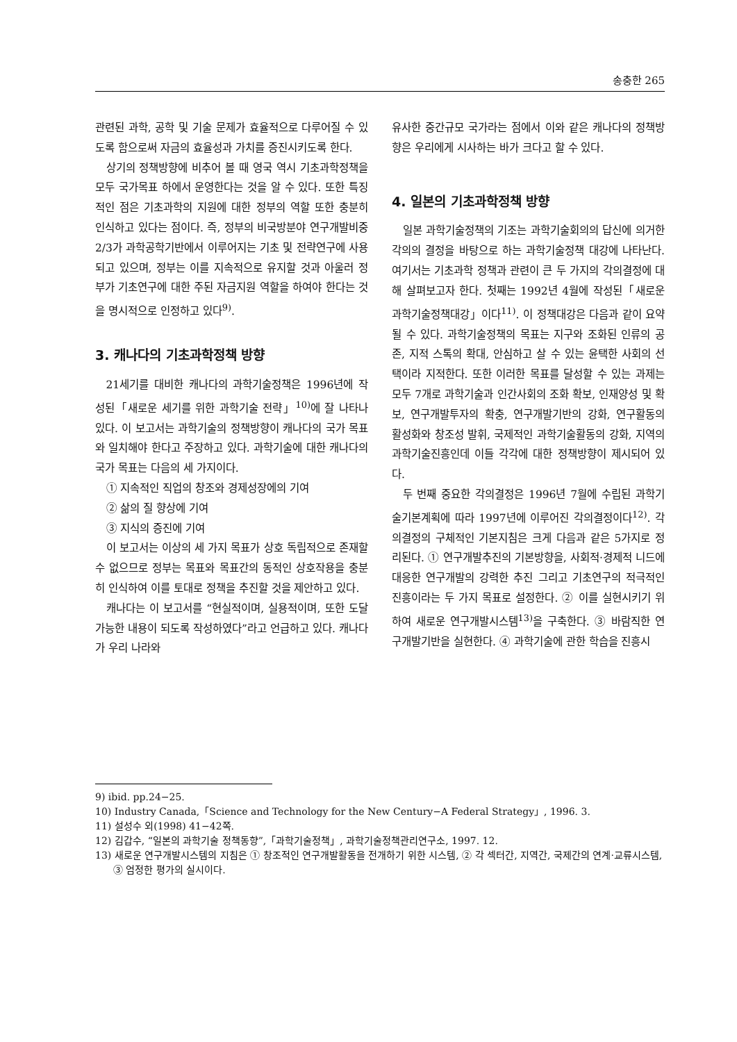송충한 265
관련된 과학, 공학 및 기술 문제가 효율적으로 다루어질 수 있도록 함으로써 자금의 효율성과 가치를 증진시키도록 한다.
상기의 정책방향에 비추어 볼 때 영국 역시 기초과학정책을 모두 국가목표 하에서 운영한다는 것을 알 수 있다. 또한 특징적인 점은 기초과학의 지원에 대한 정부의 역할 또한 충분히 인식하고 있다는 점이다. 즉, 정부의 비국방분야 연구개발비중 2/3가 과학공학기반에서 이루어지는 기초 및 전략연구에 사용되고 있으며, 정부는 이를 지속적으로 유지할 것과 아울러 정부가 기초연구에 대한 주된 자금지원 역할을 하여야 한다는 것을 명시적으로 인정하고 있다<sup>9)</sup>.
3. 캐나다의 기초과학정책 방향
21세기를 대비한 캐나다의 과학기술정책은 1996년에 작성된「새로운 세기를 위한 과학기술 전략」<sup>10)</sup>에 잘 나타나 있다. 이 보고서는 과학기술의 정책방향이 캐나다의 국가 목표와 일치해야 한다고 주장하고 있다. 과학기술에 대한 캐나다의 국가 목표는 다음의 세 가지이다.
① 지속적인 직업의 창조와 경제성장에의 기여
② 삶의 질 향상에 기여
③ 지식의 증진에 기여
이 보고서는 이상의 세 가지 목표가 상호 독립적으로 존재할 수 없으므로 정부는 목표와 목표간의 동적인 상호작용을 충분히 인식하여 이를 토대로 정책을 추진할 것을 제안하고 있다.
캐나다는 이 보고서를 “현실적이며, 실용적이며, 또한 도달 가능한 내용이 되도록 작성하였다”라고 언급하고 있다. 캐나다가 우리 나라와
유사한 중간규모 국가라는 점에서 이와 같은 캐나다의 정책방향은 우리에게 시사하는 바가 크다고 할 수 있다.
4. 일본의 기초과학정책 방향
일본 과학기술정책의 기조는 과학기술회의의 답신에 의거한 각의의 결정을 바탕으로 하는 과학기술정책 대강에 나타난다. 여기서는 기초과학 정책과 관련이 큰 두 가지의 각의결정에 대해 살펴보고자 한다. 첫째는 1992년 4월에 작성된「새로운 과학기술정책대강」이다<sup>11)</sup>. 이 정책대강은 다음과 같이 요약될 수 있다. 과학기술정책의 목표는 지구와 조화된 인류의 공존, 지적 스톡의 확대, 안심하고 살 수 있는 윤택한 사회의 선택이라 지적한다. 또한 이러한 목표를 달성할 수 있는 과제는 모두 7개로 과학기술과 인간사회의 조화 확보, 인재양성 및 확보, 연구개발투자의 확충, 연구개발기반의 강화, 연구활동의 활성화와 창조성 발휘, 국제적인 과학기술활동의 강화, 지역의 과학기술진흥인데 이들 각각에 대한 정책방향이 제시되어 있다.
두 번째 중요한 각의결정은 1996년 7월에 수립된 과학기술기본계획에 따라 1997년에 이루어진 각의결정이다<sup>12)</sup>. 각의결정의 구체적인 기본지침은 크게 다음과 같은 5가지로 정리된다. ① 연구개발추진의 기본방향을, 사회적·경제적 니드에 대응한 연구개발의 강력한 추진 그리고 기초연구의 적극적인 진흥이라는 두 가지 목표로 설정한다. ② 이를 실현시키기 위하여 새로운 연구개발시스템<sup>13)</sup>을 구축한다. ③ 바람직한 연구개발기반을 실현한다. ④ 과학기술에 관한 학습을 진흥시
9) ibid. pp.24−25.
10) Industry Canada,「Science and Technology for the New Century−A Federal Strategy」, 1996. 3.
11) 설성수 외(1998) 41−42쪽.
12) 김갑수, “일본의 과학기술 정책동향”,「과학기술정책」, 과학기술정책관리연구소, 1997. 12.
13) 새로운 연구개발시스템의 지침은 ① 창조적인 연구개발활동을 전개하기 위한 시스템, ② 각 섹터간, 지역간, 국제간의 연계·교류시스템, ③ 엄정한 평가의 실시이다.